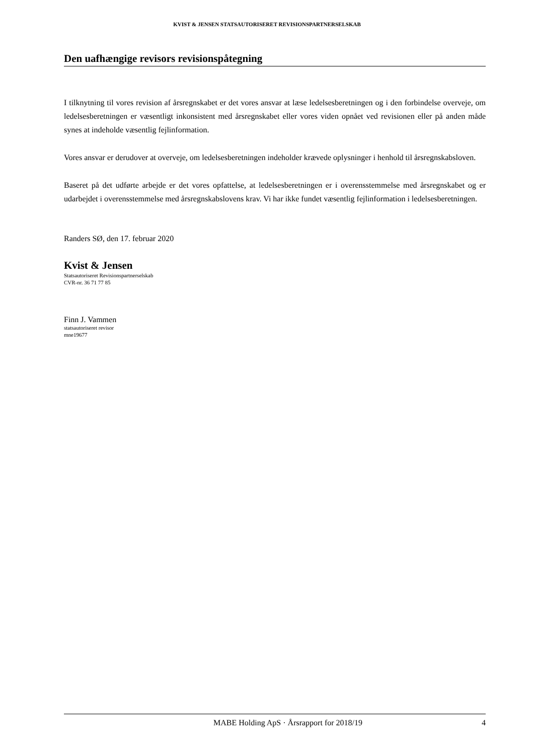KVIST & JENSEN STATSAUTORISERET REVISIONSPARTNERSELSKAB
Den uafhængige revisors revisionspåtegning
I tilknytning til vores revision af årsregnskabet er det vores ansvar at læse ledelsesberetningen og i den forbindelse overveje, om ledelsesberetningen er væsentligt inkonsistent med årsregnskabet eller vores viden opnået ved revisionen eller på anden måde synes at indeholde væsentlig fejlinformation.
Vores ansvar er derudover at overveje, om ledelsesberetningen indeholder krævede oplysninger i henhold til årsregnskabsloven.
Baseret på det udførte arbejde er det vores opfattelse, at ledelsesberetningen er i overensstemmelse med årsregnskabet og er udarbejdet i overensstemmelse med årsregnskabslovens krav. Vi har ikke fundet væsentlig fejlinformation i ledelsesberetningen.
Randers SØ, den 17. februar 2020
Kvist & Jensen
Statsautoriseret Revisionspartnerselskab
CVR-nr. 36 71 77 85
Finn J. Vammen
statsautoriseret revisor
mne19677
MABE Holding ApS · Årsrapport for 2018/19 4